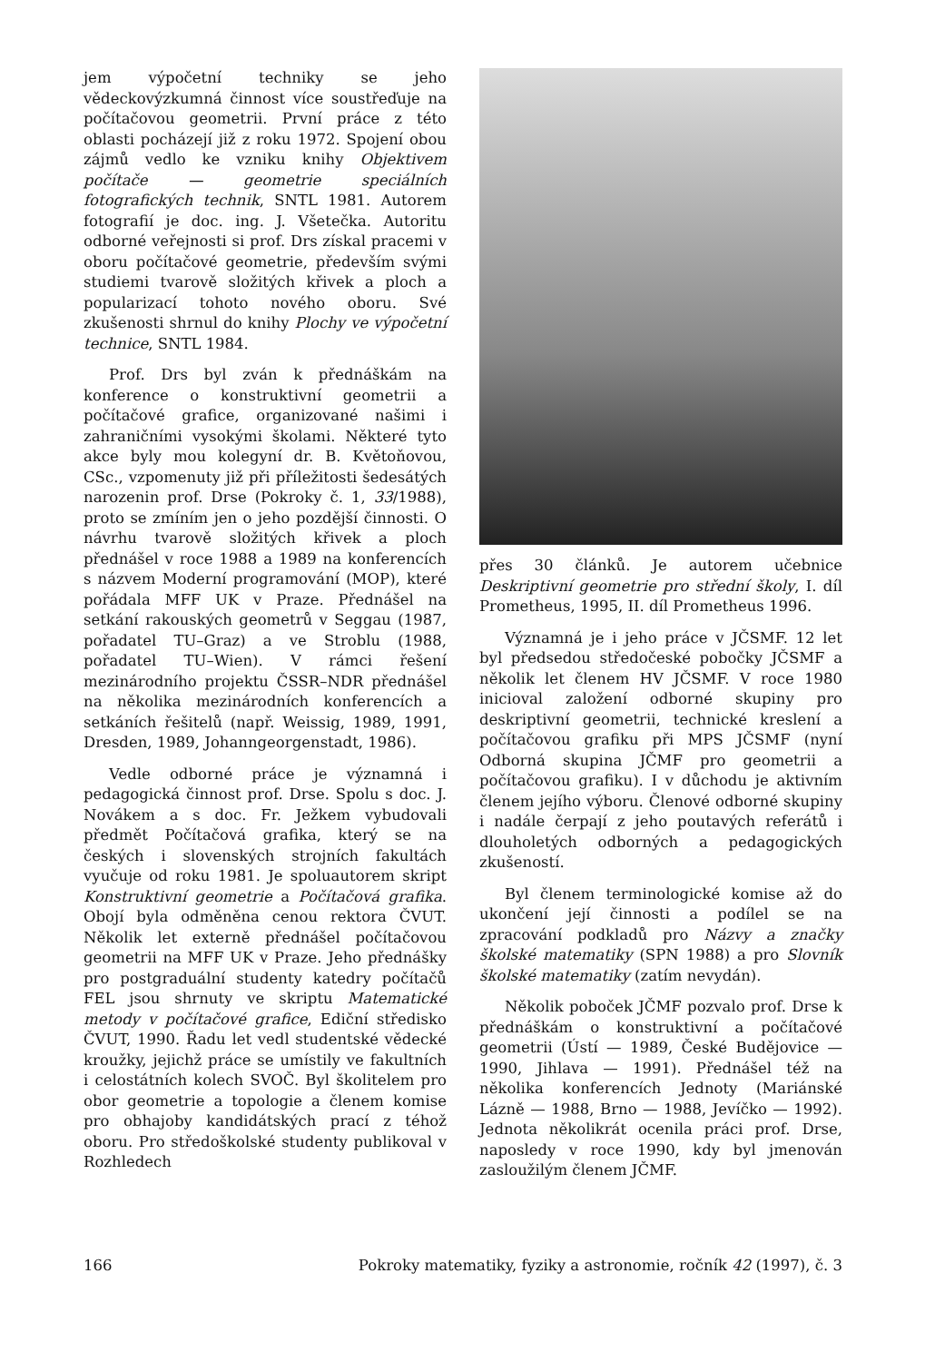jem výpočetní techniky se jeho vědeckovýzkumná činnost více soustřeďuje na počítačovou geometrii. První práce z této oblasti pocházejí již z roku 1972. Spojení obou zájmů vedlo ke vzniku knihy Objektivem počítače — geometrie speciálních fotografických technik, SNTL 1981. Autorem fotografií je doc. ing. J. Všetečka. Autoritu odborné veřejnosti si prof. Drs získal pracemi v oboru počítačové geometrie, především svými studiemi tvarově složitých křivek a ploch a popularizací tohoto nového oboru. Své zkušenosti shrnul do knihy Plochy ve výpočetní technice, SNTL 1984.
Prof. Drs byl zván k přednáškám na konference o konstruktivní geometrii a počítačové grafice, organizované našimi i zahraničními vysokými školami. Některé tyto akce byly mou kolegyní dr. B. Květoňovou, CSc., vzpomenuty již při příležitosti šedesátých narozenin prof. Drse (Pokroky č. 1, 33/1988), proto se zmíním jen o jeho pozdější činnosti. O návrhu tvarově složitých křivek a ploch přednášel v roce 1988 a 1989 na konferencích s názvem Moderní programování (MOP), které pořádala MFF UK v Praze. Přednášel na setkání rakouských geometrů v Seggau (1987, pořadatel TU–Graz) a ve Stroblu (1988, pořadatel TU–Wien). V rámci řešení mezinárodního projektu ČSSR–NDR přednášel na několika mezinárodních konferencích a setkáních řešitelů (např. Weissig, 1989, 1991, Dresden, 1989, Johanngeorgenstadt, 1986).
Vedle odborné práce je významná i pedagogická činnost prof. Drse. Spolu s doc. J. Novákem a s doc. Fr. Ježkem vybudovali předmět Počítačová grafika, který se na českých i slovenských strojních fakultách vyučuje od roku 1981. Je spoluautorem skript Konstruktivní geometrie a Počítačová grafika. Obojí byla odměněna cenou rektora ČVUT. Několik let externě přednášel počítačovou geometrii na MFF UK v Praze. Jeho přednášky pro postgraduální studenty katedry počítačů FEL jsou shrnuty ve skriptu Matematické metody v počítačové grafice, Ediční středisko ČVUT, 1990. Řadu let vedl studentské vědecké kroužky, jejichž práce se umístily ve fakultních i celostátních kolech SVOČ. Byl školitelem pro obor geometrie a topologie a členem komise pro obhajoby kandidátských prací z téhož oboru. Pro středoškolské studenty publikoval v Rozhledech
přes 30 článků. Je autorem učebnice Deskriptivní geometrie pro střední školy, I. díl Prometheus, 1995, II. díl Prometheus 1996.
Významná je i jeho práce v JČSMF. 12 let byl předsedou středočeské pobočky JČSMF a několik let členem HV JČSMF. V roce 1980 inicioval založení odborné skupiny pro deskriptivní geometrii, technické kreslení a počítačovou grafiku při MPS JČSMF (nyní Odborná skupina JČMF pro geometrii a počítačovou grafiku). I v důchodu je aktivním členem jejího výboru. Členové odborné skupiny i nadále čerpají z jeho poutavých referátů i dlouholetých odborných a pedagogických zkušeností.
Byl členem terminologické komise až do ukončení její činnosti a podílel se na zpracování podkladů pro Názvy a značky školské matematiky (SPN 1988) a pro Slovník školské matematiky (zatím nevydán).
Několik poboček JČMF pozvalo prof. Drse k přednáškám o konstruktivní a počítačové geometrii (Ústí — 1989, České Budějovice — 1990, Jihlava — 1991). Přednášel též na několika konferencích Jednoty (Mariánské Lázně — 1988, Brno — 1988, Jevíčko — 1992). Jednota několikrát ocenila práci prof. Drse, naposledy v roce 1990, kdy byl jmenován zasloužilým členem JČMF.
166 Pokroky matematiky, fyziky a astronomie, ročník 42 (1997), č. 3